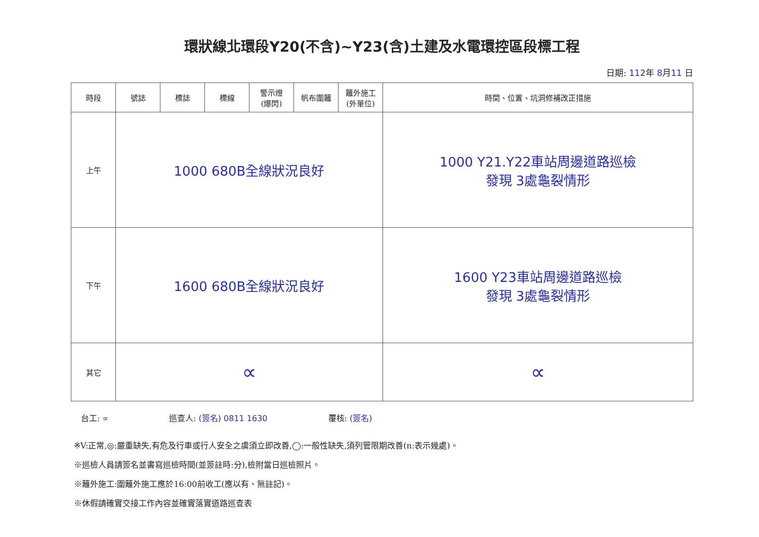環狀線北環段Y20(不含)~Y23(含)土建及水電環控區段標工程
日期: 112年 8月11 日
| 時段 | 號誌 | 標誌 | 標線 | 警示燈 (爆閃) | 帆布圍籬 | 籬外施工 (外單位) | 時間、位置、坑洞修補改正措施 |
| --- | --- | --- | --- | --- | --- | --- | --- |
| 上午 | 1000 680B全線狀況良好 | | | | | | 1000 Y21.Y22車站周邊道路巡檢 發現 3處龜裂情形 |
| 下午 | 1600 680B全線狀況良好 | | | | | | 1600 Y23車站周邊道路巡檢 發現 3處龜裂情形 |
| 其它 | ∝ | | | | | | ∝ |
台工: ∝ 巡查人: (簽名) 0811 1630 覆核: (簽名)
※V:正常,◎:嚴重缺失,有危及行車或行人安全之虞須立即改善,◯:一般性缺失,須列管限期改善(n:表示幾處)。
※巡檢人員請簽名並書寫巡檢時間(並簽註時:分),檢附當日巡檢照片。
※籬外施工:圍籬外施工應於16:00前收工(應以有、無註記)。
※休假請確實交接工作內容並確實落實道路巡查表